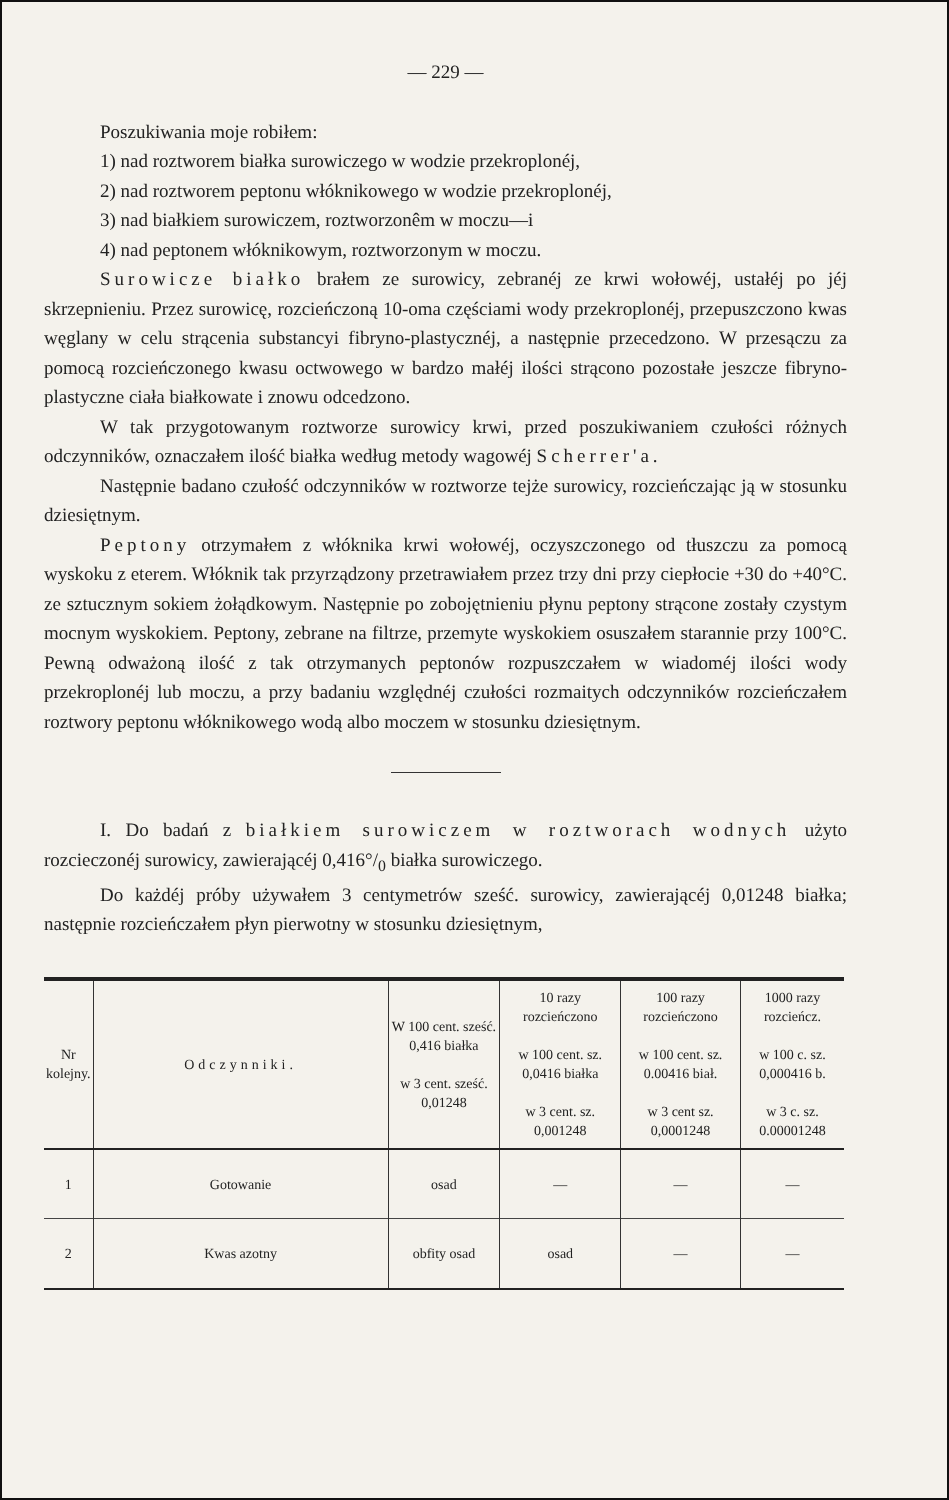— 229 —
Poszukiwania moje robiłem:
1) nad roztworem białka surowiczego w wodzie przekroplonéj,
2) nad roztworem peptonu włóknikowego w wodzie przekroplonéj,
3) nad białkiem surowiczem, roztworzonêm w moczu—i
4) nad peptonem włóknikowym, roztworzonym w moczu.
Surowicze białko brałem ze surowicy, zebranéj ze krwi wołowéj, ustałéj po jéj skrzepnieniu. Przez surowicę, rozcieńczoną 10-oma częściami wody przekroplonéj, przepuszczono kwas węglany w celu strącenia substancyi fibryno-plastycznéj, a następnie przecedzono. W przesączu za pomocą rozcieńczonego kwasu octwowego w bardzo małéj ilości strącono pozostałe jeszcze fibryno-plastyczne ciała białkowate i znowu odcedzono.
W tak przygotowanym roztworze surowicy krwi, przed poszukiwaniem czułości różnych odczynników, oznaczałem ilość białka według metody wagowéj Scherrer'a.
Następnie badano czułość odczynników w roztworze tejże surowicy, rozcieńczając ją w stosunku dziesiętnym.
Peptony otrzymałem z włóknika krwi wołowéj, oczyszczonego od tłuszczu za pomocą wyskoku z eterem. Włóknik tak przyrządzony przetrawiałem przez trzy dni przy ciepłocie +30 do +40°C. ze sztucznym sokiem żołądkowym. Następnie po zobojętnieniu płynu peptony strącone zostały czystym mocnym wyskokiem. Peptony, zebrane na filtrze, przemyte wyskokiem osuszałem starannie przy 100°C. Pewną odważoną ilość z tak otrzymanych peptonów rozpuszczałem w wiadoméj ilości wody przekroplonéj lub moczu, a przy badaniu względnéj czułości rozmaitych odczynników rozcieńczałem roztwory peptonu włóknikowego wodą albo moczem w stosunku dziesiętnym.
I. Do badań z białkiem surowiczem w roztworach wodnych użyto rozcieczonéj surowicy, zawierającéj 0,416°/<sub>0</sub> białka surowiczego.
Do każdéj próby używałem 3 centymetrów sześć. surowicy, zawierającéj 0,01248 białka; następnie rozcieńczałem płyn pierwotny w stosunku dziesiętnym,
| Nr kolejny. | Odczynniki. | W 100 cent. sześć. 0,416 białka w 3 cent. sześć. 0,01248 | 10 razy rozcieńczono w 100 cent. sz. 0,0416 białka w 3 cent. sz. 0,001248 | 100 razy rozcieńczono w 100 cent. sz. 0.00416 biał. w 3 cent sz. 0,0001248 | 1000 razy rozcieńcz. w 100 c. sz. 0,000416 b. w 3 c. sz. 0.00001248 |
| --- | --- | --- | --- | --- | --- |
| 1 | Gotowanie | osad | — | — | — |
| 2 | Kwas azotny | obfity osad | osad | — | — |